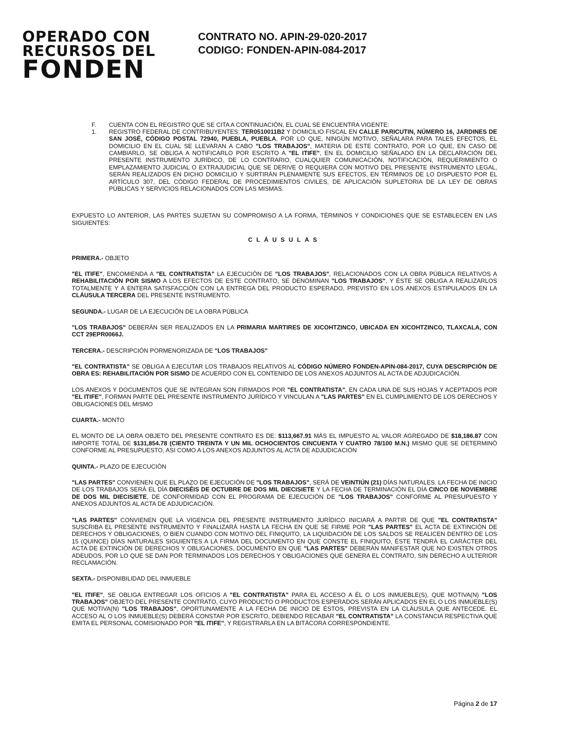OPERADO CON
RECURSOS DEL
FONDEN
CONTRATO NO. APIN-29-020-2017
CODIGO: FONDEN-APIN-084-2017
F. CUENTA CON EL REGISTRO QUE SE CITA A CONTINUACIÓN, EL CUAL SE ENCUENTRA VIGENTE:
1. REGISTRO FEDERAL DE CONTRIBUYENTES: TER0510011B2 Y DOMICILIO FISCAL EN CALLE PARICUTIN, NÚMERO 16, JARDINES DE SAN JOSÉ, CÓDIGO POSTAL 72940, PUEBLA, PUEBLA, POR LO QUE, NINGÚN MOTIVO, SEÑALARA PARA TALES EFECTOS, EL DOMICILIO EN EL CUAL SE LLEVARAN A CABO "LOS TRABAJOS", MATERIA DE ESTE CONTRATO, POR LO QUE, EN CASO DE CAMBIARLO, SE OBLIGA A NOTIFICARLO POR ESCRITO A "EL ITIFE", EN EL DOMICILIO SEÑALADO EN LA DECLARACIÓN DEL PRESENTE INSTRUMENTO JURÍDICO, DE LO CONTRARIO, CUALQUIER COMUNICACIÓN, NOTIFICACIÓN, REQUERIMIENTO O EMPLAZAMIENTO JUDICIAL O EXTRAJUDICIAL QUE SE DERIVE O REQUIERA CON MOTIVO DEL PRESENTE INSTRUMENTO LEGAL, SERÁN REALIZADOS EN DICHO DOMICILIO Y SURTIRÁN PLENAMENTE SUS EFECTOS, EN TÉRMINOS DE LO DISPUESTO POR EL ARTÍCULO 307, DEL CÓDIGO FEDERAL DE PROCEDIMIENTOS CIVILES, DE APLICACIÓN SUPLETORIA DE LA LEY DE OBRAS PÚBLICAS Y SERVICIOS RELACIONADOS CON LAS MISMAS.
EXPUESTO LO ANTERIOR, LAS PARTES SUJETAN SU COMPROMISO A LA FORMA, TÉRMINOS Y CONDICIONES QUE SE ESTABLECEN EN LAS SIGUIENTES:
CLÁUSULAS
PRIMERA.- OBJETO
"EL ITIFE", ENCOMIENDA A "EL CONTRATISTA" LA EJECUCIÓN DE "LOS TRABAJOS", RELACIONADOS CON LA OBRA PÚBLICA RELATIVOS A REHABILITACIÓN POR SISMO A LOS EFECTOS DE ESTE CONTRATO, SE DENOMINAN "LOS TRABAJOS", Y ÉSTE SE OBLIGA A REALIZARLOS TOTALMENTE Y A ENTERA SATISFACCIÓN CON LA ENTREGA DEL PRODUCTO ESPERADO, PREVISTO EN LOS ANEXOS ESTIPULADOS EN LA CLÁUSULA TERCERA DEL PRESENTE INSTRUMENTO.
SEGUNDA.- LUGAR DE LA EJECUCIÓN DE LA OBRA PÚBLICA
"LOS TRABAJOS" DEBERÁN SER REALIZADOS EN LA PRIMARIA MARTIRES DE XICOHTZINCO, UBICADA EN XICOHTZINCO, TLAXCALA, CON CCT 29EPR0066J.
TERCERA.- DESCRIPCIÓN PORMENORIZADA DE "LOS TRABAJOS"
"EL CONTRATISTA" SE OBLIGA A EJECUTAR LOS TRABAJOS RELATIVOS AL CÓDIGO NÚMERO FONDEN-APIN-084-2017, CUYA DESCRIPCIÓN DE OBRA ES: REHABILITACIÓN POR SISMO DE ACUERDO CON EL CONTENIDO DE LOS ANEXOS ADJUNTOS AL ACTA DE ADJUDICACIÓN.
LOS ANEXOS Y DOCUMENTOS QUE SE INTEGRAN SON FIRMADOS POR "EL CONTRATISTA", EN CADA UNA DE SUS HOJAS Y ACEPTADOS POR "EL ITIFE", FORMAN PARTE DEL PRESENTE INSTRUMENTO JURÍDICO Y VINCULAN A "LAS PARTES" EN EL CUMPLIMIENTO DE LOS DERECHOS Y OBLIGACIONES DEL MISMO
CUARTA.- MONTO
EL MONTO DE LA OBRA OBJETO DEL PRESENTE CONTRATO ES DE: $113,667.91 MÁS EL IMPUESTO AL VALOR AGREGADO DE $18,186.87 CON IMPORTE TOTAL DE $131,854.78 (CIENTO TREINTA Y UN MIL OCHOCIENTOS CINCUENTA Y CUATRO 78/100 M.N.) MISMO QUE SE DETERMINÓ CONFORME AL PRESUPUESTO, ASI COMO A LOS ANEXOS ADJUNTOS AL ACTA DE ADJUDICACIÓN
QUINTA.- PLAZO DE EJECUCIÓN
"LAS PARTES" CONVIENEN QUE EL PLAZO DE EJECUCIÓN DE "LOS TRABAJOS", SERÁ DE VEINTIÚN (21) DÍAS NATURALES. LA FECHA DE INICIO DE LOS TRABAJOS SERÁ EL DÍA DIECISÉIS DE OCTUBRE DE DOS MIL DIECISIETE Y LA FECHA DE TERMINACIÓN EL DÍA CINCO DE NOVIEMBRE DE DOS MIL DIECISIETE, DE CONFORMIDAD CON EL PROGRAMA DE EJECUCIÓN DE "LOS TRABAJOS" CONFORME AL PRESUPUESTO Y ANEXOS ADJUNTOS AL ACTA DE ADJUDICACIÓN.
"LAS PARTES" CONVIENEN QUE LA VIGENCIA DEL PRESENTE INSTRUMENTO JURÍDICO INICIARÁ A PARTIR DE QUE "EL CONTRATISTA" SUSCRIBA EL PRESENTE INSTRUMENTO Y FINALIZARÁ HASTA LA FECHA EN QUE SE FIRME POR "LAS PARTES" EL ACTA DE EXTINCIÓN DE DERECHOS Y OBLIGACIONES, O BIEN CUANDO CON MOTIVO DEL FINIQUITO, LA LIQUIDACIÓN DE LOS SALDOS SE REALICEN DENTRO DE LOS 15 (QUINCE) DÍAS NATURALES SIGUIENTES A LA FIRMA DEL DOCUMENTO EN QUE CONSTE EL FINIQUITO, ÉSTE TENDRÁ EL CARÁCTER DEL ACTA DE EXTINCIÓN DE DERECHOS Y OBLIGACIONES, DOCUMENTO EN QUE "LAS PARTES" DEBERÁN MANIFESTAR QUE NO EXISTEN OTROS ADEUDOS, POR LO QUE SE DAN POR TERMINADOS LOS DERECHOS Y OBLIGACIONES QUE GENERA EL CONTRATO, SIN DERECHO A ULTERIOR RECLAMACIÓN.
SEXTA.- DISPONIBILIDAD DEL INMUEBLE
"EL ITIFE", SE OBLIGA ENTREGAR LOS OFICIOS A "EL CONTRATISTA" PARA EL ACCESO A ÉL O LOS INMUEBLE(S), QUE MOTIVA(N) "LOS TRABAJOS" OBJETO DEL PRESENTE CONTRATO, CUYO PRODUCTO O PRODUCTOS ESPERADOS SERÁN APLICADOS EN EL O LOS INMUEBLE(S) QUE MOTIVA(N) "LOS TRABAJOS", OPORTUNAMENTE A LA FECHA DE INICIO DE ÉSTOS, PREVISTA EN LA CLÁUSULA QUE ANTECEDE. EL ACCESO AL O LOS INMUEBLE(S) DEBERÁ CONSTAR POR ESCRITO, DEBIENDO RECABAR "EL CONTRATISTA" LA CONSTANCIA RESPECTIVA QUE EMITA EL PERSONAL COMISIONADO POR "EL ITIFE", Y REGISTRARLA EN LA BITÁCORA CORRESPONDIENTE.
Página 2 de 17